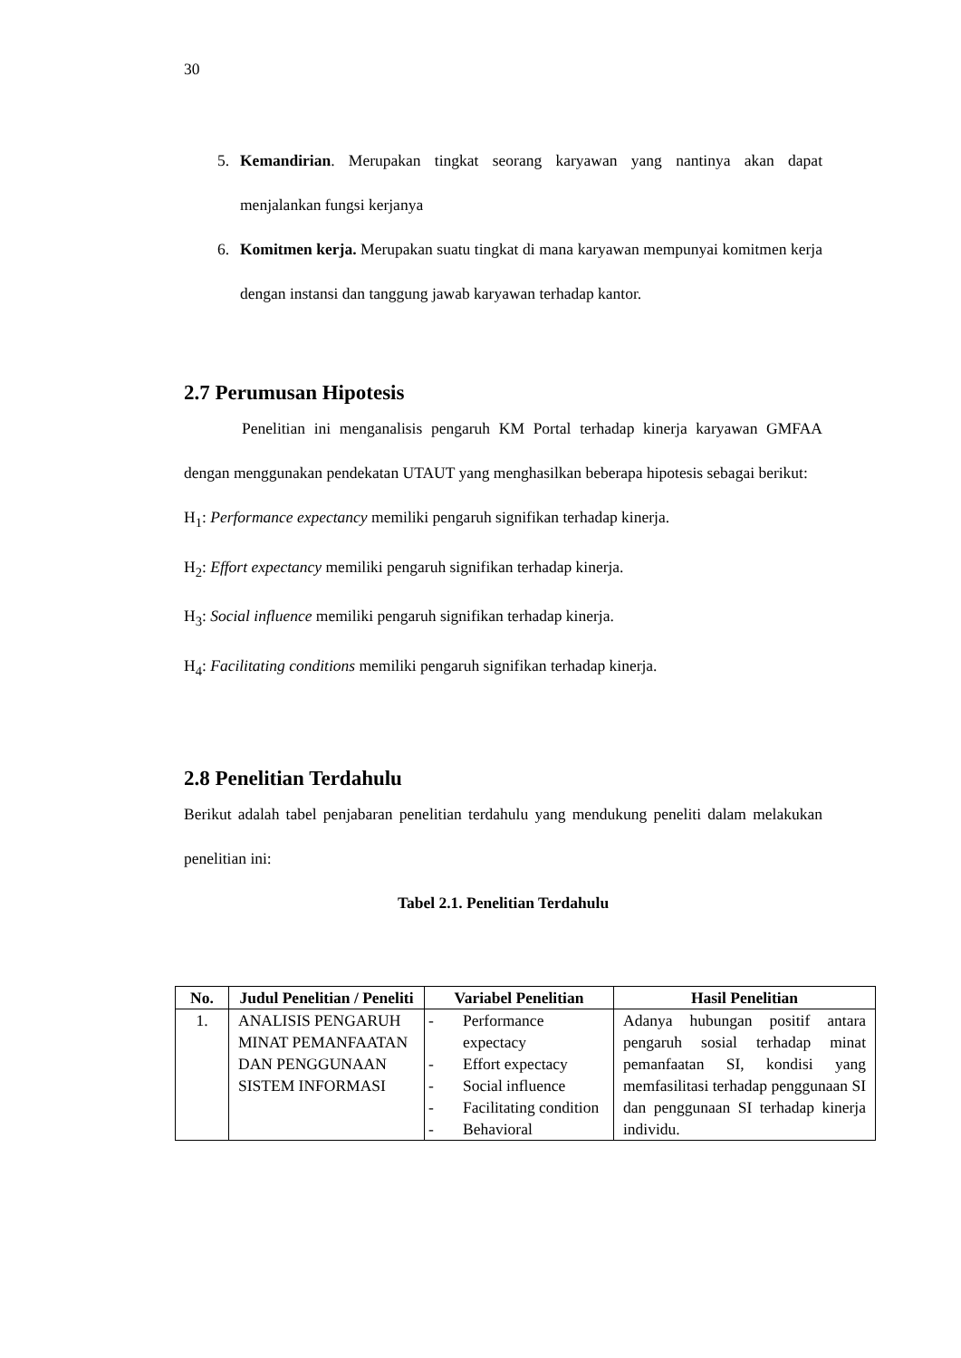30
5. Kemandirian. Merupakan tingkat seorang karyawan yang nantinya akan dapat menjalankan fungsi kerjanya
6. Komitmen kerja. Merupakan suatu tingkat di mana karyawan mempunyai komitmen kerja dengan instansi dan tanggung jawab karyawan terhadap kantor.
2.7 Perumusan Hipotesis
Penelitian ini menganalisis pengaruh KM Portal terhadap kinerja karyawan GMFAA dengan menggunakan pendekatan UTAUT yang menghasilkan beberapa hipotesis sebagai berikut:
H<sub>1</sub>: Performance expectancy memiliki pengaruh signifikan terhadap kinerja.
H<sub>2</sub>: Effort expectancy memiliki pengaruh signifikan terhadap kinerja.
H<sub>3</sub>: Social influence memiliki pengaruh signifikan terhadap kinerja.
H<sub>4</sub>: Facilitating conditions memiliki pengaruh signifikan terhadap kinerja.
2.8 Penelitian Terdahulu
Berikut adalah tabel penjabaran penelitian terdahulu yang mendukung peneliti dalam melakukan penelitian ini:
Tabel 2.1. Penelitian Terdahulu
| No. | Judul Penelitian / Peneliti | Variabel Penelitian | Hasil Penelitian |
| --- | --- | --- | --- |
| 1. | ANALISIS PENGARUH MINAT PEMANFAATAN DAN PENGGUNAAN SISTEM INFORMASI | - Performance expectacy - Effort expectacy - Social influence - Facilitating condition - Behavioral | Adanya hubungan positif antara pengaruh sosial terhadap minat pemanfaatan SI, kondisi yang memfasilitasi terhadap penggunaan SI dan penggunaan SI terhadap kinerja individu. |